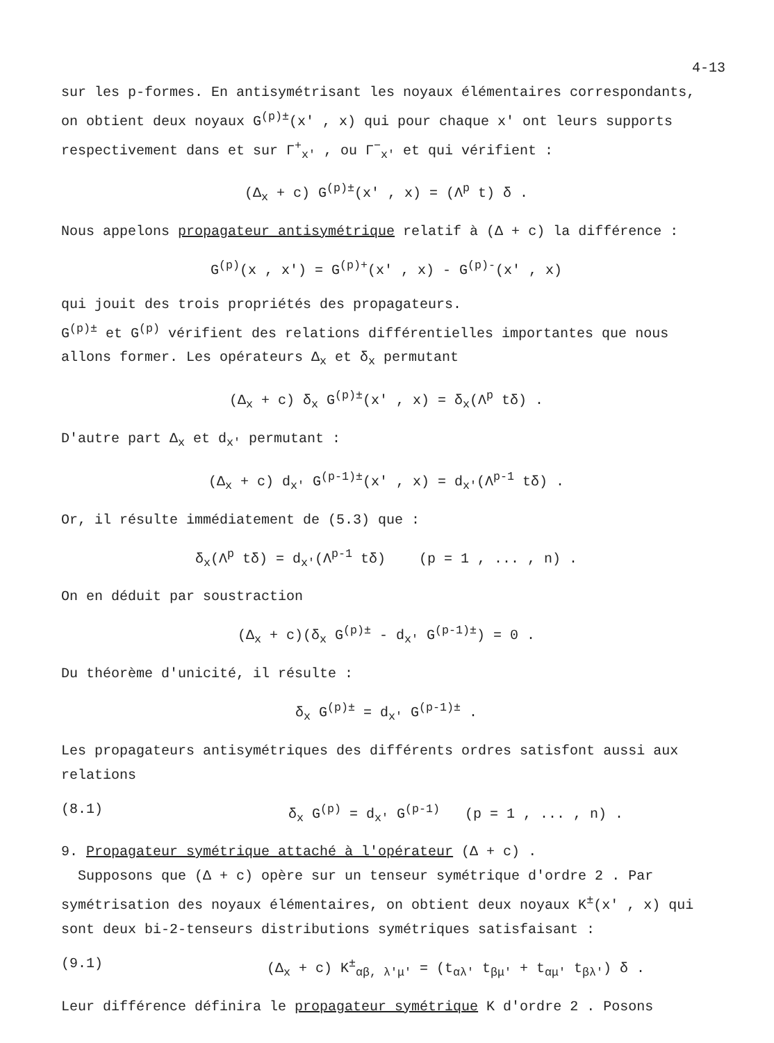4-13
sur les p-formes. En antisymétrisant les noyaux élémentaires correspondants, on obtient deux noyaux G<sup>(p)±</sup>(x' , x) qui pour chaque x' ont leurs supports respectivement dans et sur Γ<sup>+</sup><sub>x'</sub> , ou Γ<sup>−</sup><sub>x'</sub> et qui vérifient :
(Δ<sub>x</sub> + c) G<sup>(p)±</sup>(x' , x) = (Λ<sup>p</sup> t) δ .
Nous appelons propagateur antisymétrique relatif à (Δ + c) la différence :
G<sup>(p)</sup>(x , x') = G<sup>(p)+</sup>(x' , x) - G<sup>(p)-</sup>(x' , x)
qui jouit des trois propriétés des propagateurs.
G<sup>(p)±</sup> et G<sup>(p)</sup> vérifient des relations différentielles importantes que nous allons former. Les opérateurs Δ<sub>x</sub> et δ<sub>x</sub> permutant
(Δ<sub>x</sub> + c) δ<sub>x</sub> G<sup>(p)±</sup>(x' , x) = δ<sub>x</sub>(Λ<sup>p</sup> tδ) .
D'autre part Δ<sub>x</sub> et d<sub>x'</sub> permutant :
(Δ<sub>x</sub> + c) d<sub>x'</sub> G<sup>(p-1)±</sup>(x' , x) = d<sub>x'</sub>(Λ<sup>p-1</sup> tδ) .
Or, il résulte immédiatement de (5.3) que :
δ<sub>x</sub>(Λ<sup>p</sup> tδ) = d<sub>x'</sub>(Λ<sup>p-1</sup> tδ) (p = 1 , ... , n) .
On en déduit par soustraction
(Δ<sub>x</sub> + c)(δ<sub>x</sub> G<sup>(p)±</sup> - d<sub>x'</sub> G<sup>(p-1)±</sup>) = 0 .
Du théorème d'unicité, il résulte :
δ<sub>x</sub> G<sup>(p)±</sup> = d<sub>x'</sub> G<sup>(p-1)±</sup> .
Les propagateurs antisymétriques des différents ordres satisfont aussi aux relations
(8.1) δ<sub>x</sub> G<sup>(p)</sup> = d<sub>x'</sub> G<sup>(p-1)</sup> (p = 1 , ... , n) .
9. Propagateur symétrique attaché à l'opérateur (Δ + c) .
Supposons que (Δ + c) opère sur un tenseur symétrique d'ordre 2 . Par symétrisation des noyaux élémentaires, on obtient deux noyaux K<sup>±</sup>(x' , x) qui sont deux bi-2-tenseurs distributions symétriques satisfaisant :
(9.1) (Δ<sub>x</sub> + c) K<sup>±</sup><sub>αβ, λ'μ'</sub> = (t<sub>αλ'</sub> t<sub>βμ'</sub> + t<sub>αμ'</sub> t<sub>βλ'</sub>) δ .
Leur différence définira le propagateur symétrique K d'ordre 2 . Posons